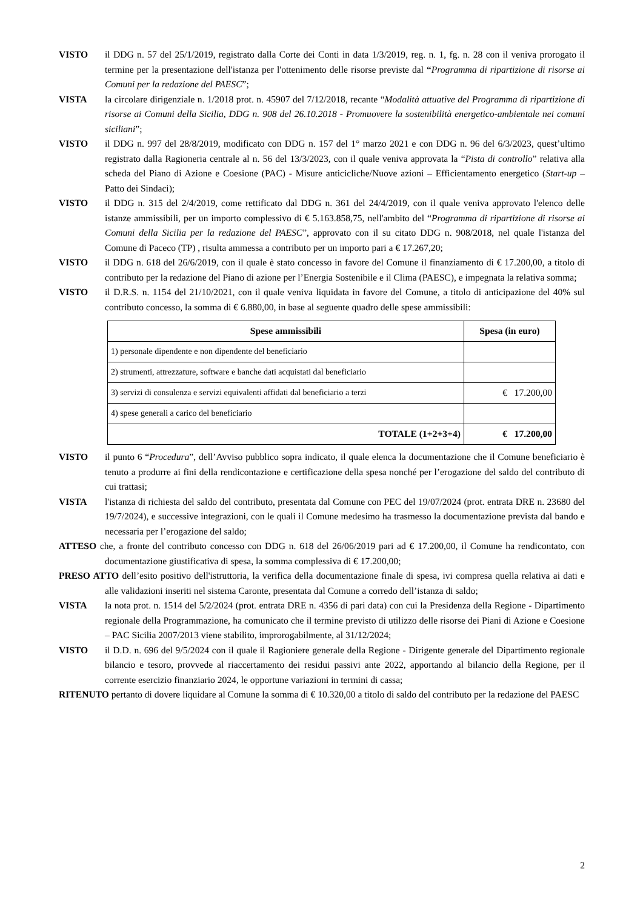VISTO il DDG n. 57 del 25/1/2019, registrato dalla Corte dei Conti in data 1/3/2019, reg. n. 1, fg. n. 28 con il veniva prorogato il termine per la presentazione dell'istanza per l'ottenimento delle risorse previste dal “Programma di ripartizione di risorse ai Comuni per la redazione del PAESC”;
VISTA la circolare dirigenziale n. 1/2018 prot. n. 45907 del 7/12/2018, recante “Modalità attuative del Programma di ripartizione di risorse ai Comuni della Sicilia, DDG n. 908 del 26.10.2018 - Promuovere la sostenibilità energetico-ambientale nei comuni siciliani”;
VISTO il DDG n. 997 del 28/8/2019, modificato con DDG n. 157 del 1° marzo 2021 e con DDG n. 96 del 6/3/2023, quest’ultimo registrato dalla Ragioneria centrale al n. 56 del 13/3/2023, con il quale veniva approvata la “Pista di controllo” relativa alla scheda del Piano di Azione e Coesione (PAC) - Misure anticicliche/Nuove azioni – Efficientamento energetico (Start-up – Patto dei Sindaci);
VISTO il DDG n. 315 del 2/4/2019, come rettificato dal DDG n. 361 del 24/4/2019, con il quale veniva approvato l'elenco delle istanze ammissibili, per un importo complessivo di € 5.163.858,75, nell'ambito del “Programma di ripartizione di risorse ai Comuni della Sicilia per la redazione del PAESC”, approvato con il su citato DDG n. 908/2018, nel quale l'istanza del Comune di Paceco (TP) , risulta ammessa a contributo per un importo pari a € 17.267,20;
VISTO il DDG n. 618 del 26/6/2019, con il quale è stato concesso in favore del Comune il finanziamento di € 17.200,00, a titolo di contributo per la redazione del Piano di azione per l’Energia Sostenibile e il Clima (PAESC), e impegnata la relativa somma;
VISTO il D.R.S. n. 1154 del 21/10/2021, con il quale veniva liquidata in favore del Comune, a titolo di anticipazione del 40% sul contributo concesso, la somma di € 6.880,00, in base al seguente quadro delle spese ammissibili:
| Spese ammissibili | Spesa (in euro) |
| --- | --- |
| 1) personale dipendente e non dipendente del beneficiario | |
| 2) strumenti, attrezzature, software e banche dati acquistati dal beneficiario | |
| 3) servizi di consulenza e servizi equivalenti affidati dal beneficiario a terzi | € 17.200,00 |
| 4) spese generali a carico del beneficiario | |
| TOTALE (1+2+3+4) | € 17.200,00 |
VISTO il punto 6 “Procedura”, dell’Avviso pubblico sopra indicato, il quale elenca la documentazione che il Comune beneficiario è tenuto a produrre ai fini della rendicontazione e certificazione della spesa nonché per l’erogazione del saldo del contributo di cui trattasi;
VISTA l'istanza di richiesta del saldo del contributo, presentata dal Comune con PEC del 19/07/2024 (prot. entrata DRE n. 23680 del 19/7/2024), e successive integrazioni, con le quali il Comune medesimo ha trasmesso la documentazione prevista dal bando e necessaria per l’erogazione del saldo;
ATTESO che, a fronte del contributo concesso con DDG n. 618 del 26/06/2019 pari ad € 17.200,00, il Comune ha rendicontato, con documentazione giustificativa di spesa, la somma complessiva di € 17.200,00;
PRESO ATTO dell’esito positivo dell'istruttoria, la verifica della documentazione finale di spesa, ivi compresa quella relativa ai dati e alle validazioni inseriti nel sistema Caronte, presentata dal Comune a corredo dell’istanza di saldo;
VISTA la nota prot. n. 1514 del 5/2/2024 (prot. entrata DRE n. 4356 di pari data) con cui la Presidenza della Regione - Dipartimento regionale della Programmazione, ha comunicato che il termine previsto di utilizzo delle risorse dei Piani di Azione e Coesione – PAC Sicilia 2007/2013 viene stabilito, improrogabilmente, al 31/12/2024;
VISTO il D.D. n. 696 del 9/5/2024 con il quale il Ragioniere generale della Regione - Dirigente generale del Dipartimento regionale bilancio e tesoro, provvede al riaccertamento dei residui passivi ante 2022, apportando al bilancio della Regione, per il corrente esercizio finanziario 2024, le opportune variazioni in termini di cassa;
RITENUTO pertanto di dovere liquidare al Comune la somma di € 10.320,00 a titolo di saldo del contributo per la redazione del PAESC
2